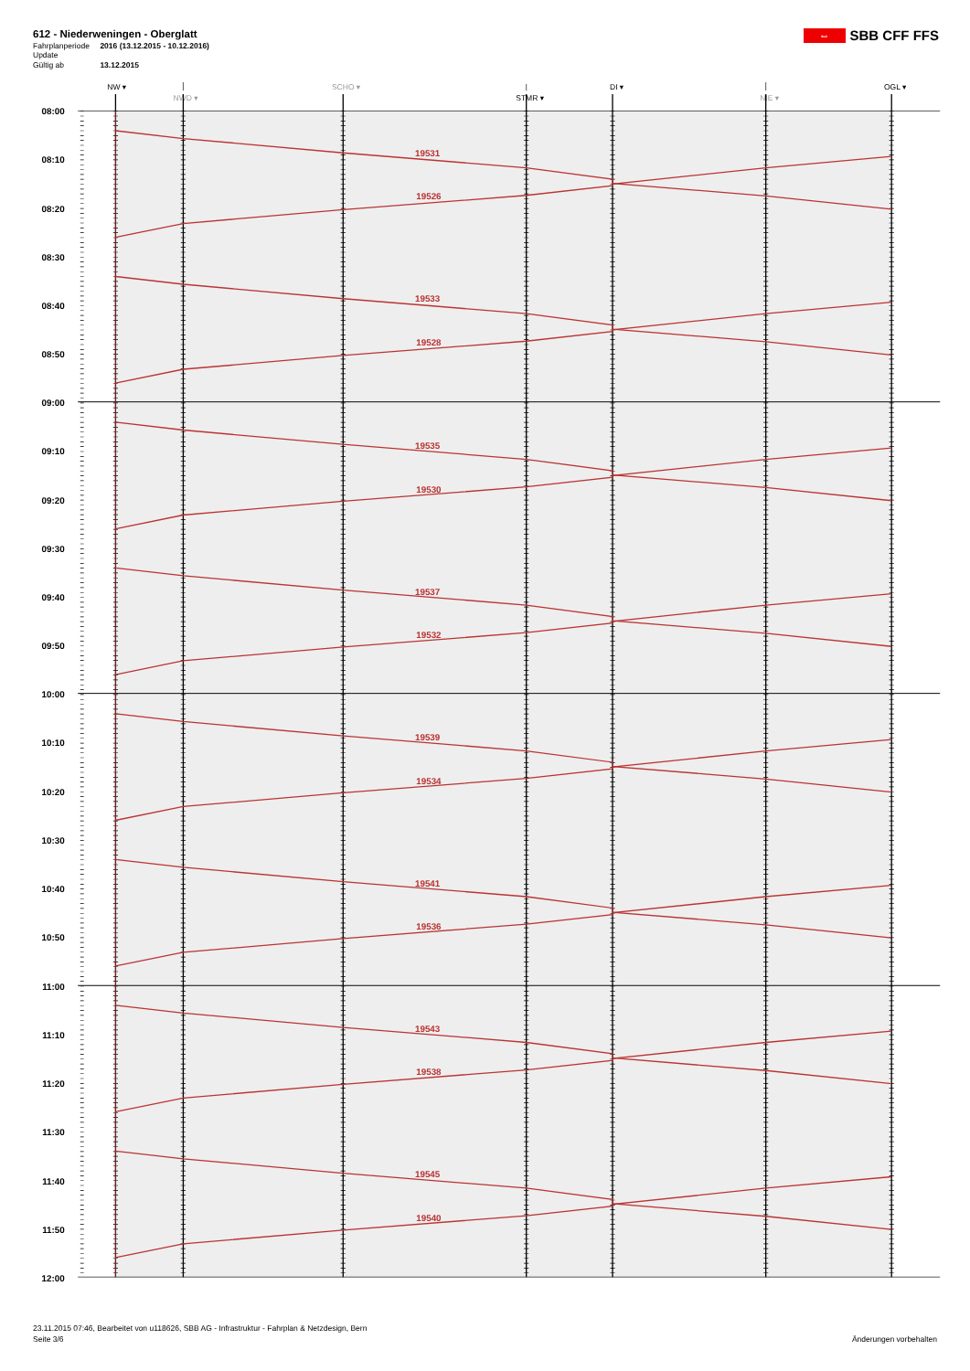612 - Niederweningen - Oberglatt
Fahrplanperiode 2016 (13.12.2015 - 10.12.2016)
Update
Gültig ab 13.12.2015
⇔
SBB CFF FFS
NW ▾
NWD ▾
SCHO ▾
STMR ▾
DI ▾
NIE ▾
OGL ▾
08:00
08:10
08:20
08:30
08:40
08:50
09:00
09:10
09:20
09:30
09:40
09:50
10:00
10:10
10:20
10:30
10:40
10:50
11:00
11:10
11:20
11:30
11:40
11:50
12:00
19531
19526
19533
19528
19535
19530
19537
19532
19539
19534
19541
19536
19543
19538
19545
19540
23.11.2015 07:46, Bearbeitet von u118626, SBB AG - Infrastruktur - Fahrplan & Netzdesign, Bern
Seite 3/6
Änderungen vorbehalten